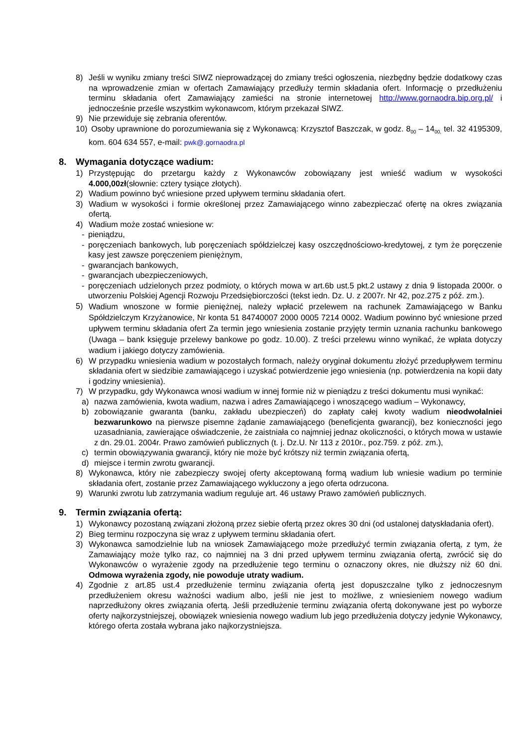8) Jeśli w wyniku zmiany treści SIWZ nieprowadzącej do zmiany treści ogłoszenia, niezbędny będzie dodatkowy czas na wprowadzenie zmian w ofertach Zamawiający przedłuży termin składania ofert. Informację o przedłużeniu terminu składania ofert Zamawiający zamieści na stronie internetowej http://www.gornaodra.bip.org.pl/ i jednocześnie prześle wszystkim wykonawcom, którym przekazał SIWZ.
9) Nie przewiduje się zebrania oferentów.
10) Osoby uprawnione do porozumiewania się z Wykonawcą: Krzysztof Baszczak, w godz. 8<sub>00</sub> – 14<sub>00,</sub> tel. 32 4195309, kom. 604 634 557, e-mail: pwk@.gornaodra.pl
8. Wymagania dotyczące wadium:
1) Przystępując do przetargu każdy z Wykonawców zobowiązany jest wnieść wadium w wysokości 4.000,00zł(słownie: cztery tysiące złotych).
2) Wadium powinno być wniesione przed upływem terminu składania ofert.
3) Wadium w wysokości i formie określonej przez Zamawiającego winno zabezpieczać ofertę na okres związania ofertą.
4) Wadium może zostać wniesione w:
- pieniądzu,
- poręczeniach bankowych, lub poręczeniach spółdzielczej kasy oszczędnościowo-kredytowej, z tym że poręczenie kasy jest zawsze poręczeniem pieniężnym,
- gwarancjach bankowych,
- gwarancjach ubezpieczeniowych,
- poręczeniach udzielonych przez podmioty, o których mowa w art.6b ust.5 pkt.2 ustawy z dnia 9 listopada 2000r. o utworzeniu Polskiej Agencji Rozwoju Przedsiębiorczości (tekst iedn. Dz. U. z 2007r. Nr 42, poz.275 z póź. zm.).
5) Wadium wnoszone w formie pieniężnej, należy wpłacić przelewem na rachunek Zamawiającego w Banku Spółdzielczym Krzyżanowice, Nr konta 51 84740007 2000 0005 7214 0002. Wadium powinno być wniesione przed upływem terminu składania ofert Za termin jego wniesienia zostanie przyjęty termin uznania rachunku bankowego (Uwaga – bank księguje przelewy bankowe po godz. 10.00). Z treści przelewu winno wynikać, że wpłata dotyczy wadium i jakiego dotyczy zamówienia.
6) W przypadku wniesienia wadium w pozostałych formach, należy oryginał dokumentu złożyć przedupływem terminu składania ofert w siedzibie zamawiającego i uzyskać potwierdzenie jego wniesienia (np. potwierdzenia na kopii daty i godziny wniesienia).
7) W przypadku, gdy Wykonawca wnosi wadium w innej formie niż w pieniądzu z treści dokumentu musi wynikać:
a) nazwa zamówienia, kwota wadium, nazwa i adres Zamawiającego i wnoszącego wadium – Wykonawcy,
b) zobowiązanie gwaranta (banku, zakładu ubezpieczeń) do zapłaty całej kwoty wadium nieodwołalniei bezwarunkowo na pierwsze pisemne żądanie zamawiającego (beneficjenta gwarancji), bez konieczności jego uzasadniania, zawierające oświadczenie, że zaistniała co najmniej jednaz okoliczności, o których mowa w ustawie z dn. 29.01. 2004r. Prawo zamówień publicznych (t. j. Dz.U. Nr 113 z 2010r., poz.759. z póź. zm.),
c) termin obowiązywania gwarancji, który nie może być krótszy niż termin związania ofertą,
d) miejsce i termin zwrotu gwarancji.
8) Wykonawca, który nie zabezpieczy swojej oferty akceptowaną formą wadium lub wniesie wadium po terminie składania ofert, zostanie przez Zamawiającego wykluczony a jego oferta odrzucona.
9) Warunki zwrotu lub zatrzymania wadium reguluje art. 46 ustawy Prawo zamówień publicznych.
9. Termin związania ofertą:
1) Wykonawcy pozostaną związani złożoną przez siebie ofertą przez okres 30 dni (od ustalonej datyskładania ofert).
2) Bieg terminu rozpoczyna się wraz z upływem terminu składania ofert.
3) Wykonawca samodzielnie lub na wniosek Zamawiającego może przedłużyć termin związania ofertą, z tym, że Zamawiający może tylko raz, co najmniej na 3 dni przed upływem terminu związania ofertą, zwrócić się do Wykonawców o wyrażenie zgody na przedłużenie tego terminu o oznaczony okres, nie dłuższy niż 60 dni. Odmowa wyrażenia zgody, nie powoduje utraty wadium.
4) Zgodnie z art.85 ust.4 przedłużenie terminu związania ofertą jest dopuszczalne tylko z jednoczesnym przedłużeniem okresu ważności wadium albo, jeśli nie jest to możliwe, z wniesieniem nowego wadium naprzedłużony okres związania ofertą. Jeśli przedłużenie terminu związania ofertą dokonywane jest po wyborze oferty najkorzystniejszej, obowiązek wniesienia nowego wadium lub jego przedłużenia dotyczy jedynie Wykonawcy, którego oferta została wybrana jako najkorzystniejsza.